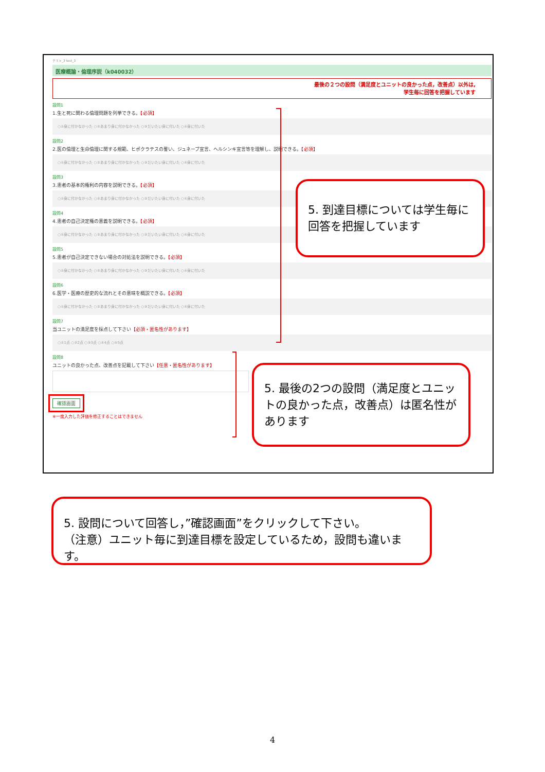テスト_3 test_3
医療概論・倫理序説（k040032）
最後の２つの設問（満足度とユニットの良かった点，改善点）以外は,
学生毎に回答を把握しています
設問1
1.生と死に関わる倫理問題を列挙できる。【必須】
○①身に付かなかった ○②あまり身に付かなかった ○③だいたい身に付いた ○④身に付いた
設問2
2.医の倫理と生命倫理に関する規範、ヒポクラテスの誓い、ジュネーブ宣言、ヘルシンキ宣言等を理解し、説明できる。【必須】
○①身に付かなかった ○②あまり身に付かなかった ○③だいたい身に付いた ○④身に付いた
設問3
3.患者の基本的権利の内容を説明できる。【必須】
○①身に付かなかった ○②あまり身に付かなかった ○③だいたい身に付いた ○④身に付いた
設問4
4.患者の自己決定権の意義を説明できる。【必須】
○①身に付かなかった ○②あまり身に付かなかった ○③だいたい身に付いた ○④身に付いた
設問5
5.患者が自己決定できない場合の対処法を説明できる。【必須】
○①身に付かなかった ○②あまり身に付かなかった ○③だいたい身に付いた ○④身に付いた
設問6
6.医学・医療の歴史的な流れとその意味を概説できる。【必須】
○①身に付かなかった ○②あまり身に付かなかった ○③だいたい身に付いた ○④身に付いた
設問7
当ユニットの満足度を採点して下さい【必須・匿名性があります】
○①1点 ○②2点 ○③3点 ○④4点 ○⑤5点
設問8
ユニットの良かった点、改善点を記載して下さい【任意・匿名性があります】
確認画面
※一度入力した評価を修正することはできません
5. 到達目標については学生毎に回答を把握しています
5. 最後の2つの設問（満足度とユニットの良かった点，改善点）は匿名性があります
5. 設問について回答し，”確認画面”をクリックして下さい。
（注意）ユニット毎に到達目標を設定しているため，設問も違います。
4